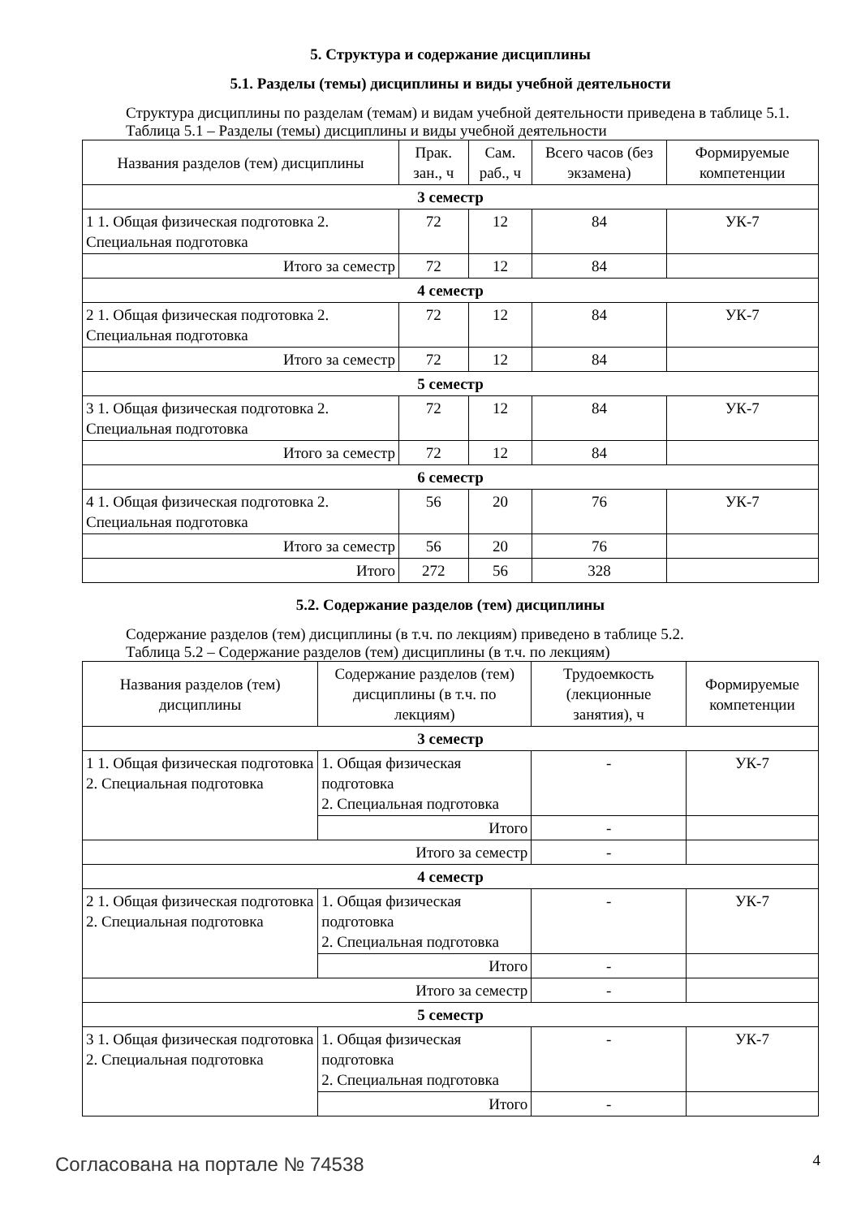5. Структура и содержание дисциплины
5.1. Разделы (темы) дисциплины и виды учебной деятельности
Структура дисциплины по разделам (темам) и видам учебной деятельности приведена в таблице 5.1.
Таблица 5.1 – Разделы (темы) дисциплины и виды учебной деятельности
| Названия разделов (тем) дисциплины | Прак. зан., ч | Сам. раб., ч | Всего часов (без экзамена) | Формируемые компетенции |
| --- | --- | --- | --- | --- |
| 3 семестр | | | | |
| 1 1. Общая физическая подготовка 2. Специальная подготовка | 72 | 12 | 84 | УК-7 |
| Итого за семестр | 72 | 12 | 84 | |
| 4 семестр | | | | |
| 2 1. Общая физическая подготовка 2. Специальная подготовка | 72 | 12 | 84 | УК-7 |
| Итого за семестр | 72 | 12 | 84 | |
| 5 семестр | | | | |
| 3 1. Общая физическая подготовка 2. Специальная подготовка | 72 | 12 | 84 | УК-7 |
| Итого за семестр | 72 | 12 | 84 | |
| 6 семестр | | | | |
| 4 1. Общая физическая подготовка 2. Специальная подготовка | 56 | 20 | 76 | УК-7 |
| Итого за семестр | 56 | 20 | 76 | |
| Итого | 272 | 56 | 328 | |
5.2. Содержание разделов (тем) дисциплины
Содержание разделов (тем) дисциплины (в т.ч. по лекциям) приведено в таблице 5.2.
Таблица 5.2 – Содержание разделов (тем) дисциплины (в т.ч. по лекциям)
| Названия разделов (тем) дисциплины | Содержание разделов (тем) дисциплины (в т.ч. по лекциям) | Трудоемкость (лекционные занятия), ч | Формируемые компетенции |
| --- | --- | --- | --- |
| 3 семестр | | | |
| 1 1. Общая физическая подготовка 2. Специальная подготовка | 1. Общая физическая подготовка 2. Специальная подготовка | - | УК-7 |
| | Итого | - | |
| Итого за семестр | | - | |
| 4 семестр | | | |
| 2 1. Общая физическая подготовка 2. Специальная подготовка | 1. Общая физическая подготовка 2. Специальная подготовка | - | УК-7 |
| | Итого | - | |
| Итого за семестр | | - | |
| 5 семестр | | | |
| 3 1. Общая физическая подготовка 2. Специальная подготовка | 1. Общая физическая подготовка 2. Специальная подготовка | - | УК-7 |
| | Итого | - | |
Согласована на портале № 74538 4